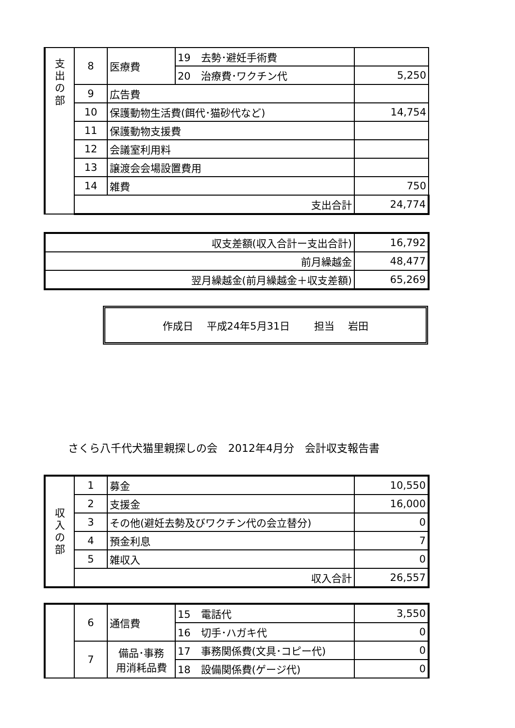| 支 出 の 部 | 8 | 医療費 | 19 去勢･避妊手術費 | |
| | | | 20 治療費･ワクチン代 | 5,250 |
| | 9 | 広告費 | | |
| | 10 | 保護動物生活費(餌代･猫砂代など) | | 14,754 |
| | 11 | 保護動物支援費 | | |
| | 12 | 会議室利用料 | | |
| | 13 | 譲渡会会場設置費用 | | |
| | 14 | 雑費 | | 750 |
| | 支出合計 | | | 24,774 |
| 収支差額(収入合計ー支出合計) | 16,792 |
| 前月繰越金 | 48,477 |
| 翌月繰越金(前月繰越金＋収支差額) | 65,269 |
作成日　 平成24年5月31日 担当　 岩田
さくら八千代犬猫里親探しの会　2012年4月分　会計収支報告書
| 収 入 の 部 | 1 | 募金 | 10,550 |
| | 2 | 支援金 | 16,000 |
| | 3 | その他(避妊去勢及びワクチン代の会立替分) | 0 |
| | 4 | 預金利息 | 7 |
| | 5 | 雑収入 | 0 |
| | 収入合計 | | 26,557 |
| | 6 | 通信費 | 15 電話代 | 3,550 |
| | | | 16 切手･ハガキ代 | 0 |
| | 7 | 備品･事務 用消耗品費 | 17 事務関係費(文具･コピー代) | 0 |
| | | | 18 設備関係費(ゲージ代) | 0 |